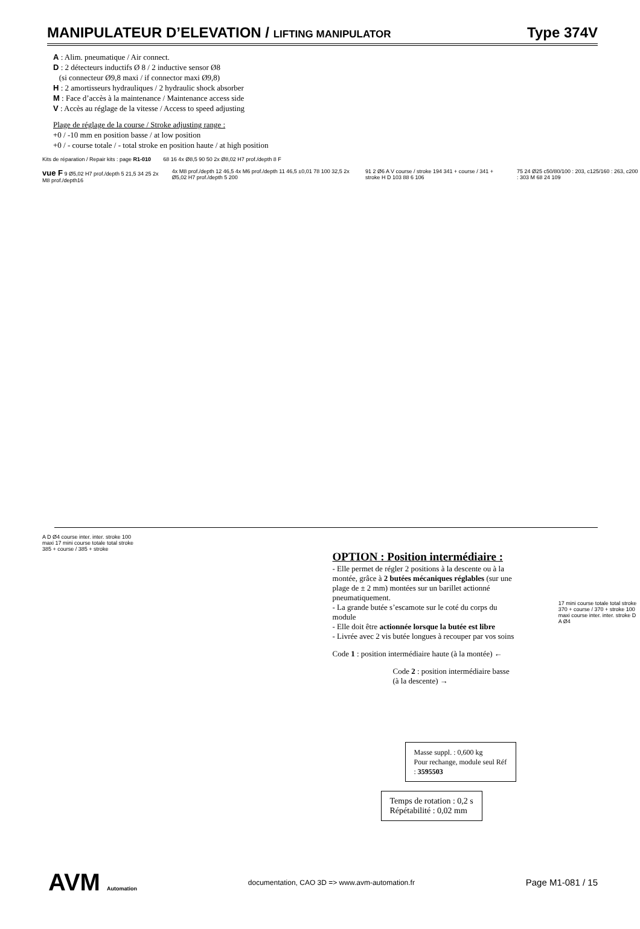MANIPULATEUR D’ELEVATION / LIFTING MANIPULATOR Type 374V
A : Alim. pneumatique / Air connect.
D : 2 détecteurs inductifs Ø 8 / 2 inductive sensor Ø8
(si connecteur Ø9,8 maxi / if connector maxi Ø9,8)
H : 2 amortisseurs hydrauliques / 2 hydraulic shock absorber
M : Face d’accès à la maintenance / Maintenance access side
V : Accès au réglage de la vitesse / Access to speed adjusting
Plage de réglage de la course / Stroke adjusting range :
+0 / -10 mm en position basse / at low position
+0 / - course totale / - total stroke en position haute / at high position
Kits de réparation / Repair kits : page R1-010
68 16 4x Ø8,5 90 50 2x Ø8,02 H7 prof./depth 8 F
vue F 9 Ø5,02 H7 prof./depth 5 21,5 34 25 2x M8 prof./depth16
4x M8 prof./depth 12 46,5 4x M6 prof./depth 11 46,5 ±0,01 78 100 32,5 2x Ø5,02 H7 prof./depth 5 200
91 2 Ø6 A V course / stroke 194 341 + course / 341 + stroke H D 103 88 6 106
75 24 Ø25 c50/80/100 : 203, c125/160 : 263, c200 : 303 M 68 24 109
A D Ø4 course inter. inter. stroke 100 maxi 17 mini course totale total stroke 385 + course / 385 + stroke
OPTION : Position intermédiaire :
- Elle permet de régler 2 positions à la descente ou à la montée, grâce à 2 butées mécaniques réglables (sur une plage de ± 2 mm) montées sur un barillet actionné pneumatiquement.
- La grande butée s’escamote sur le coté du corps du module
- Elle doit être actionnée lorsque la butée est libre
- Livrée avec 2 vis butée longues à recouper par vos soins
Code 1 : position intermédiaire haute (à la montée) ←
Code 2 : position intermédiaire basse (à la descente) →
Masse suppl. : 0,600 kg
Pour rechange, module seul Réf : 3595503
Temps de rotation : 0,2 s
Répétabilité : 0,02 mm
17 mini course totale total stroke 370 + course / 370 + stroke 100 maxi course inter. inter. stroke D A Ø4
AVM Automation documentation, CAO 3D => www.avm-automation.fr Page M1-081 / 15